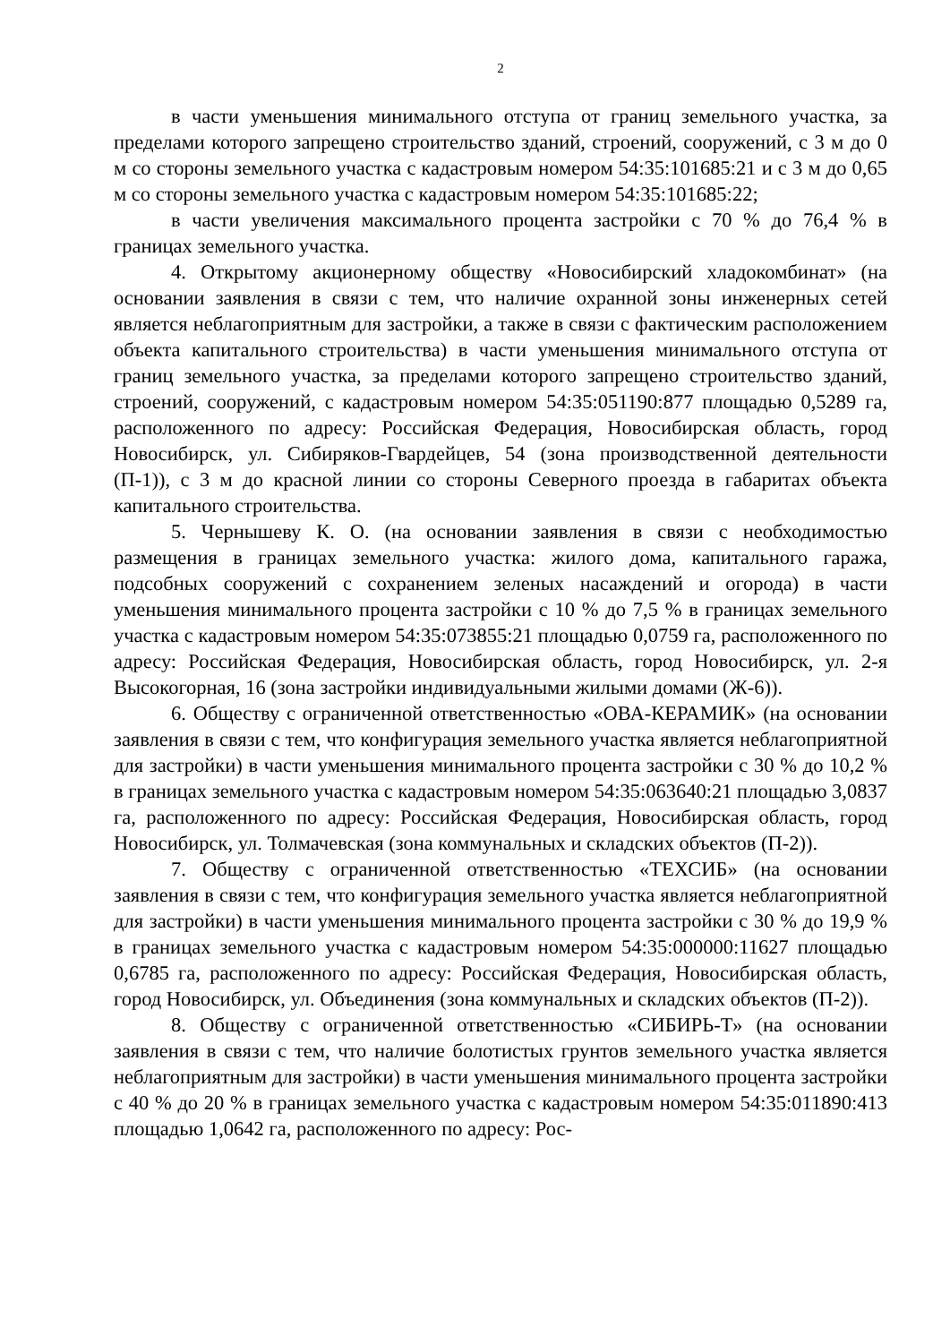2
в части уменьшения минимального отступа от границ земельного участка, за пределами которого запрещено строительство зданий, строений, сооружений, с 3 м до 0 м со стороны земельного участка с кадастровым номером 54:35:101685:21 и с 3 м до 0,65 м со стороны земельного участка с кадастровым номером 54:35:101685:22;
в части увеличения максимального процента застройки с 70 % до 76,4 % в границах земельного участка.
4. Открытому акционерному обществу «Новосибирский хладокомбинат» (на основании заявления в связи с тем, что наличие охранной зоны инженерных сетей является неблагоприятным для застройки, а также в связи с фактическим расположением объекта капитального строительства) в части уменьшения минимального отступа от границ земельного участка, за пределами которого запрещено строительство зданий, строений, сооружений, с кадастровым номером 54:35:051190:877 площадью 0,5289 га, расположенного по адресу: Российская Федерация, Новосибирская область, город Новосибирск, ул. Сибиряков-Гвардейцев, 54 (зона производственной деятельности (П-1)), с 3 м до красной линии со стороны Северного проезда в габаритах объекта капитального строительства.
5. Чернышеву К. О. (на основании заявления в связи с необходимостью размещения в границах земельного участка: жилого дома, капитального гаража, подсобных сооружений с сохранением зеленых насаждений и огорода) в части уменьшения минимального процента застройки с 10 % до 7,5 % в границах земельного участка с кадастровым номером 54:35:073855:21 площадью 0,0759 га, расположенного по адресу: Российская Федерация, Новосибирская область, город Новосибирск, ул. 2-я Высокогорная, 16 (зона застройки индивидуальными жилыми домами (Ж-6)).
6. Обществу с ограниченной ответственностью «ОВА-КЕРАМИК» (на основании заявления в связи с тем, что конфигурация земельного участка является неблагоприятной для застройки) в части уменьшения минимального процента застройки с 30 % до 10,2 % в границах земельного участка с кадастровым номером 54:35:063640:21 площадью 3,0837 га, расположенного по адресу: Российская Федерация, Новосибирская область, город Новосибирск, ул. Толмачевская (зона коммунальных и складских объектов (П-2)).
7. Обществу с ограниченной ответственностью «ТЕХСИБ» (на основании заявления в связи с тем, что конфигурация земельного участка является неблагоприятной для застройки) в части уменьшения минимального процента застройки с 30 % до 19,9 % в границах земельного участка с кадастровым номером 54:35:000000:11627 площадью 0,6785 га, расположенного по адресу: Российская Федерация, Новосибирская область, город Новосибирск, ул. Объединения (зона коммунальных и складских объектов (П-2)).
8. Обществу с ограниченной ответственностью «СИБИРЬ-Т» (на основании заявления в связи с тем, что наличие болотистых грунтов земельного участка является неблагоприятным для застройки) в части уменьшения минимального процента застройки с 40 % до 20 % в границах земельного участка с кадастровым номером 54:35:011890:413 площадью 1,0642 га, расположенного по адресу: Рос-